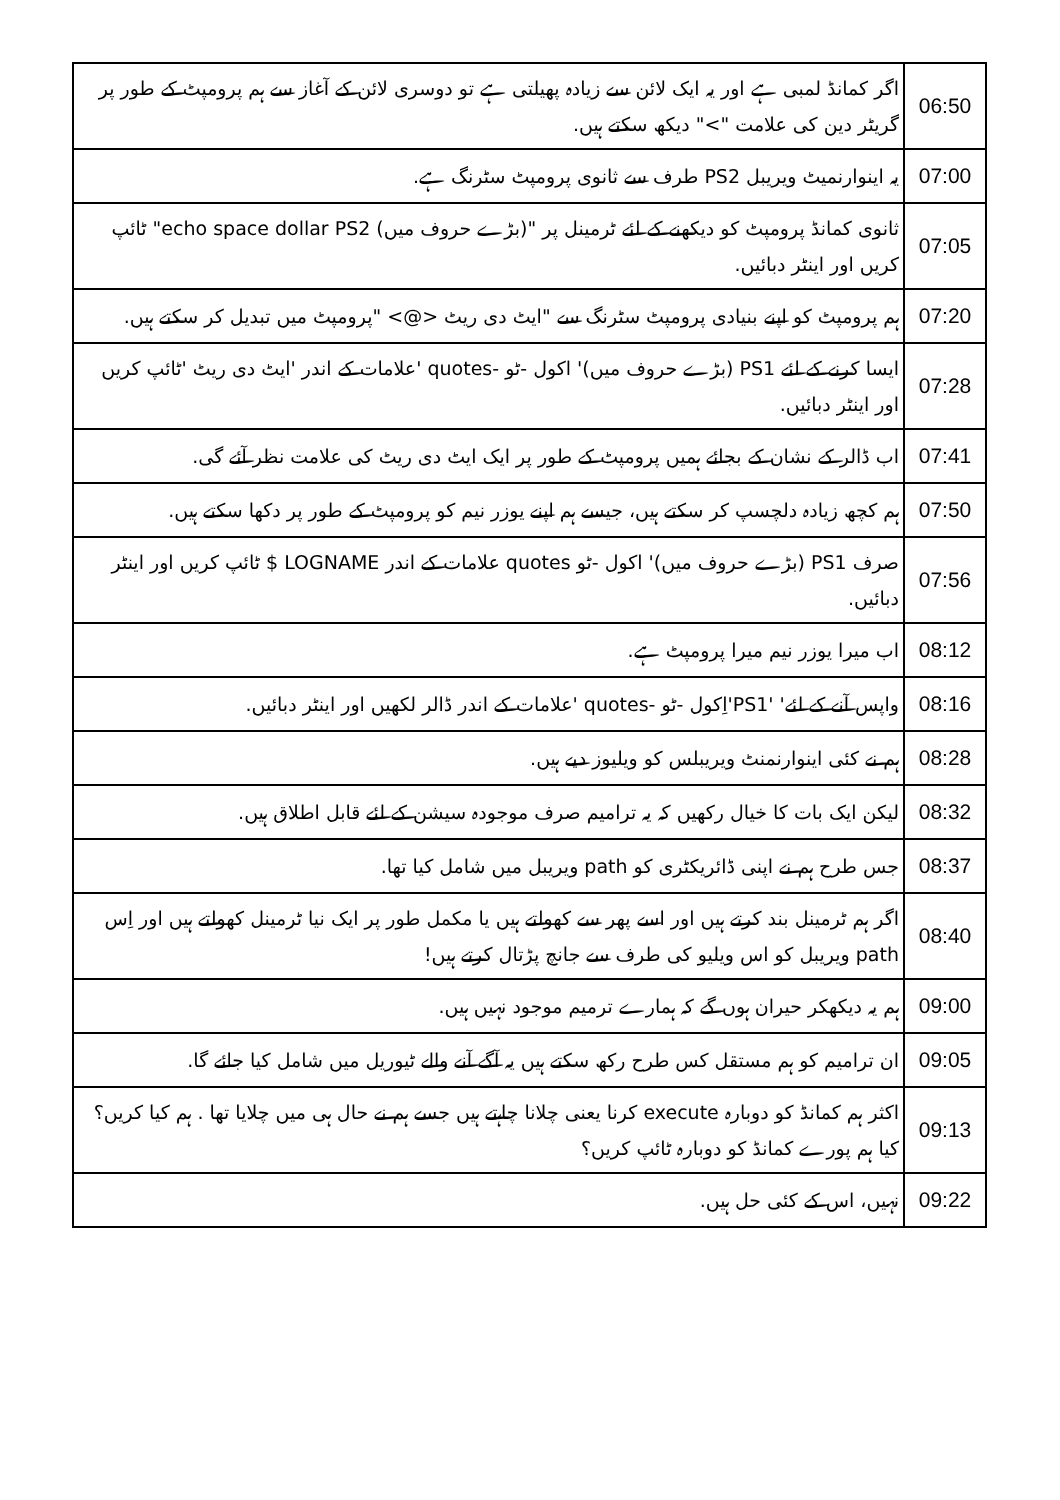| 06:50 | اگر کمانڈ لمبی ہے اور یہ ایک لائن سے زیادہ پھیلتی ہے تو دوسری لائن کے آغاز سے ہم پرومپٹ کے طور پر گریٹر دین کی علامت ">" دیکھ سکتے ہیں. |
| 07:00 | یہ اینوارنمیٹ ویریبل PS2 طرف سے ثانوی پرومپٹ سٹرنگ ہے. |
| 07:05 | ثانوی کمانڈ پرومپٹ کو دیکھنے کے لئے ٹرمینل پر "(بڑے حروف میں) echo space dollar PS2" ٹائپ کریں اور اینٹر دبائیں. |
| 07:20 | ہم پرومپٹ کو اپنے بنیادی پرومپٹ سٹرنگ سے "ایٹ دی ریٹ <@> "پرومپٹ میں تبدیل کر سکتے ہیں. |
| 07:28 | ایسا کرنے کے لئے PS1 (بڑے حروف میں)' اکول -ٹو -quotes 'علامات کے اندر 'ایٹ دی ریٹ 'ٹائپ کریں اور اینٹر دبائیں. |
| 07:41 | اب ڈالر کے نشان کے بجائے ہمیں پرومپٹ کے طور پر ایک ایٹ دی ریٹ کی علامت نظر آئے گی. |
| 07:50 | ہم کچھ زیادہ دلچسپ کر سکتے ہیں، جیسے ہم اپنے یوزر نیم کو پرومپٹ کے طور پر دکھا سکتے ہیں. |
| 07:56 | صرف PS1 (بڑے حروف میں)' اکول -ٹو quotes علامات کے اندر LOGNAME $ ٹائپ کریں اور اینٹر دبائیں. |
| 08:12 | اب میرا یوزر نیم میرا پرومپٹ ہے. |
| 08:16 | واپس آنے کے لئے' 'PS1'اِکول -ٹو -quotes 'علامات کے اندر ڈالر لکھیں اور اینٹر دبائیں. |
| 08:28 | ہم نے کئی اینوارنمنٹ ویریبلس کو ویلیوز دیے ہیں. |
| 08:32 | لیکن ایک بات کا خیال رکھیں کہ یہ ترامیم صرف موجودہ سیشن کے لئے قابل اطلاق ہیں. |
| 08:37 | جس طرح ہم نے اپنی ڈائریکٹری کو path ویریبل میں شامل کیا تھا. |
| 08:40 | اگر ہم ٹرمینل بند کرتے ہیں اور اسے پھر سے کھولتے ہیں یا مکمل طور پر ایک نیا ٹرمینل کھولتے ہیں اور اِس path ویریبل کو اس ویلیو کی طرف سے جانچ پڑتال کرتے ہیں! |
| 09:00 | ہم یہ دیکھکر حیران ہوں گے کہ ہمارے ترمیم موجود نہیں ہیں. |
| 09:05 | ان ترامیم کو ہم مستقل کس طرح رکھ سکتے ہیں یہ آگے آنے والے ٹیوریل میں شامل کیا جائے گا. |
| 09:13 | اکثر ہم کمانڈ کو دوبارہ execute کرنا یعنی چلانا چاہتے ہیں جسے ہم نے حال ہی میں چلایا تھا . ہم کیا کریں؟ کیا ہم پورے کمانڈ کو دوبارہ ٹائپ کریں؟ |
| 09:22 | نہیں، اس کے کئی حل ہیں. |